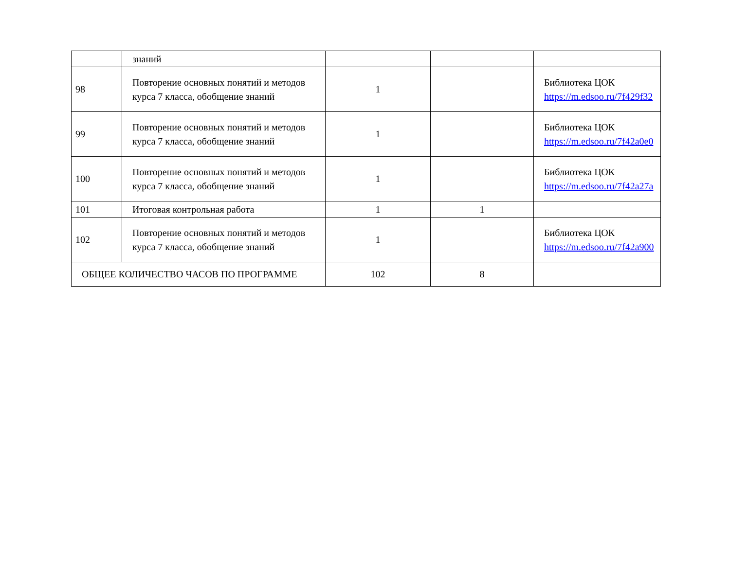| | знаний | | | |
| 98 | Повторение основных понятий и методов курса 7 класса, обобщение знаний | 1 | | Библиотека ЦОК https://m.edsoo.ru/7f429f32 |
| 99 | Повторение основных понятий и методов курса 7 класса, обобщение знаний | 1 | | Библиотека ЦОК https://m.edsoo.ru/7f42a0e0 |
| 100 | Повторение основных понятий и методов курса 7 класса, обобщение знаний | 1 | | Библиотека ЦОК https://m.edsoo.ru/7f42a27a |
| 101 | Итоговая контрольная работа | 1 | 1 | |
| 102 | Повторение основных понятий и методов курса 7 класса, обобщение знаний | 1 | | Библиотека ЦОК https://m.edsoo.ru/7f42a900 |
| ОБЩЕЕ КОЛИЧЕСТВО ЧАСОВ ПО ПРОГРАММЕ | | 102 | 8 | |